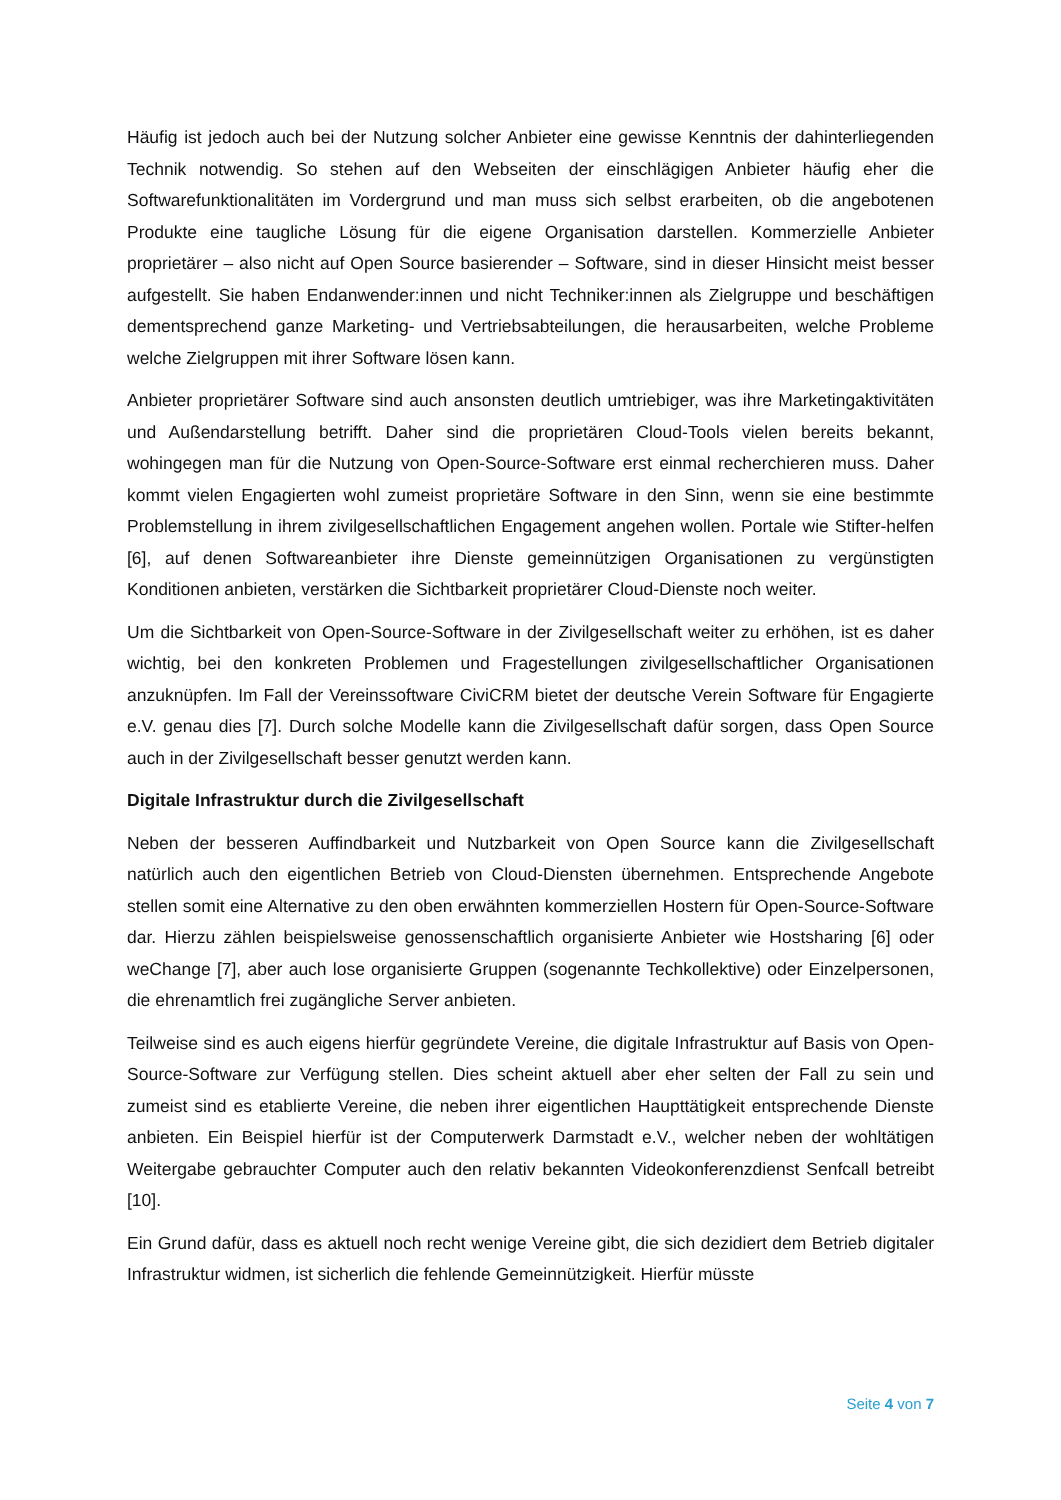Häufig ist jedoch auch bei der Nutzung solcher Anbieter eine gewisse Kenntnis der dahinter­liegenden Technik notwendig. So stehen auf den Webseiten der einschlägigen Anbieter häufig eher die Softwarefunktionalitäten im Vordergrund und man muss sich selbst erarbeiten, ob die angebotenen Produkte eine taugliche Lösung für die eigene Organisation darstellen. Kom­merzielle Anbieter proprietärer – also nicht auf Open Source basierender – Software, sind in dieser Hinsicht meist besser aufgestellt. Sie haben Endanwender:innen und nicht Techni­ker:innen als Zielgruppe und beschäftigen dementsprechend ganze Marketing- und Vertriebs­abteilungen, die herausarbeiten, welche Probleme welche Zielgruppen mit ihrer Software lö­sen kann.
Anbieter proprietärer Software sind auch ansonsten deutlich umtriebiger, was ihre Marke­tingaktivitäten und Außendarstellung betrifft. Daher sind die proprietären Cloud-Tools vielen bereits bekannt, wohingegen man für die Nutzung von Open-Source-Software erst einmal re­cherchieren muss. Daher kommt vielen Engagierten wohl zumeist proprietäre Software in den Sinn, wenn sie eine bestimmte Problemstellung in ihrem zivilgesellschaftlichen Engagement angehen wollen. Portale wie Stifter-helfen [6], auf denen Softwareanbieter ihre Dienste ge­meinnützigen Organisationen zu vergünstigten Konditionen anbieten, verstärken die Sichtbar­keit proprietärer Cloud-Dienste noch weiter.
Um die Sichtbarkeit von Open-Source-Software in der Zivilgesellschaft weiter zu erhöhen, ist es daher wichtig, bei den konkreten Problemen und Fragestellungen zivilgesellschaftlicher Or­ganisationen anzuknüpfen. Im Fall der Vereinssoftware CiviCRM bietet der deutsche Verein Software für Engagierte e.V. genau dies [7]. Durch solche Modelle kann die Zivilgesellschaft dafür sorgen, dass Open Source auch in der Zivilgesellschaft besser genutzt werden kann.
Digitale Infrastruktur durch die Zivilgesellschaft
Neben der besseren Auffindbarkeit und Nutzbarkeit von Open Source kann die Zivilgesell­schaft natürlich auch den eigentlichen Betrieb von Cloud-Diensten übernehmen. Entspre­chende Angebote stellen somit eine Alternative zu den oben erwähnten kommerziellen Hos­tern für Open-Source-Software dar. Hierzu zählen beispielsweise genossenschaftlich organi­sierte Anbieter wie Hostsharing [6] oder weChange [7], aber auch lose organisierte Gruppen (sogenannte Techkollektive) oder Einzelpersonen, die ehrenamtlich frei zugängliche Server anbieten.
Teilweise sind es auch eigens hierfür gegründete Vereine, die digitale Infrastruktur auf Basis von Open-Source-Software zur Verfügung stellen. Dies scheint aktuell aber eher selten der Fall zu sein und zumeist sind es etablierte Vereine, die neben ihrer eigentlichen Haupttätigkeit entsprechende Dienste anbieten. Ein Beispiel hierfür ist der Computerwerk Darmstadt e.V., welcher neben der wohltätigen Weitergabe gebrauchter Computer auch den relativ bekann­ten Videokonferenzdienst Senfcall betreibt [10].
Ein Grund dafür, dass es aktuell noch recht wenige Vereine gibt, die sich dezidiert dem Betrieb digitaler Infrastruktur widmen, ist sicherlich die fehlende Gemeinnützigkeit. Hierfür müsste
Seite 4 von 7